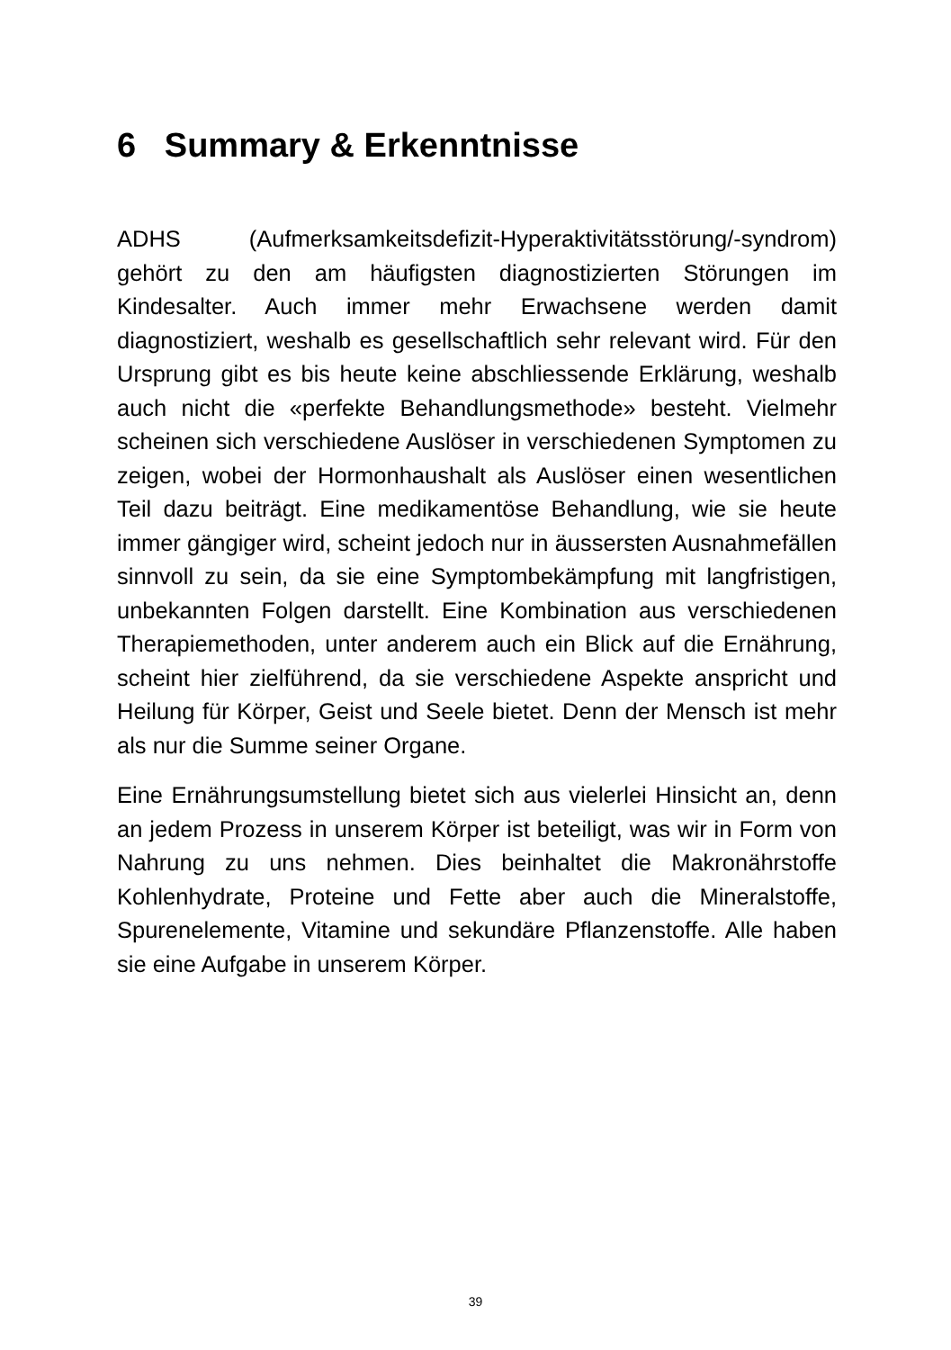6 Summary & Erkenntnisse
ADHS (Aufmerksamkeitsdefizit-Hyperaktivitätsstörung/-syndrom) gehört zu den am häufigsten diagnostizierten Störungen im Kindesalter. Auch immer mehr Erwachsene werden damit diagnostiziert, weshalb es gesellschaftlich sehr relevant wird. Für den Ursprung gibt es bis heute keine abschliessende Erklärung, weshalb auch nicht die «perfekte Behandlungsmethode» besteht. Vielmehr scheinen sich verschiedene Auslöser in verschiedenen Symptomen zu zeigen, wobei der Hormonhaushalt als Auslöser einen wesentlichen Teil dazu beiträgt. Eine medikamentöse Behandlung, wie sie heute immer gängiger wird, scheint jedoch nur in äussersten Ausnahmefällen sinnvoll zu sein, da sie eine Symptombekämpfung mit langfristigen, unbekannten Folgen darstellt. Eine Kombination aus verschiedenen Therapiemethoden, unter anderem auch ein Blick auf die Ernährung, scheint hier zielführend, da sie verschiedene Aspekte anspricht und Heilung für Körper, Geist und Seele bietet. Denn der Mensch ist mehr als nur die Summe seiner Organe.
Eine Ernährungsumstellung bietet sich aus vielerlei Hinsicht an, denn an jedem Prozess in unserem Körper ist beteiligt, was wir in Form von Nahrung zu uns nehmen. Dies beinhaltet die Makronährstoffe Kohlenhydrate, Proteine und Fette aber auch die Mineralstoffe, Spurenelemente, Vitamine und sekundäre Pflanzenstoffe. Alle haben sie eine Aufgabe in unserem Körper.
39